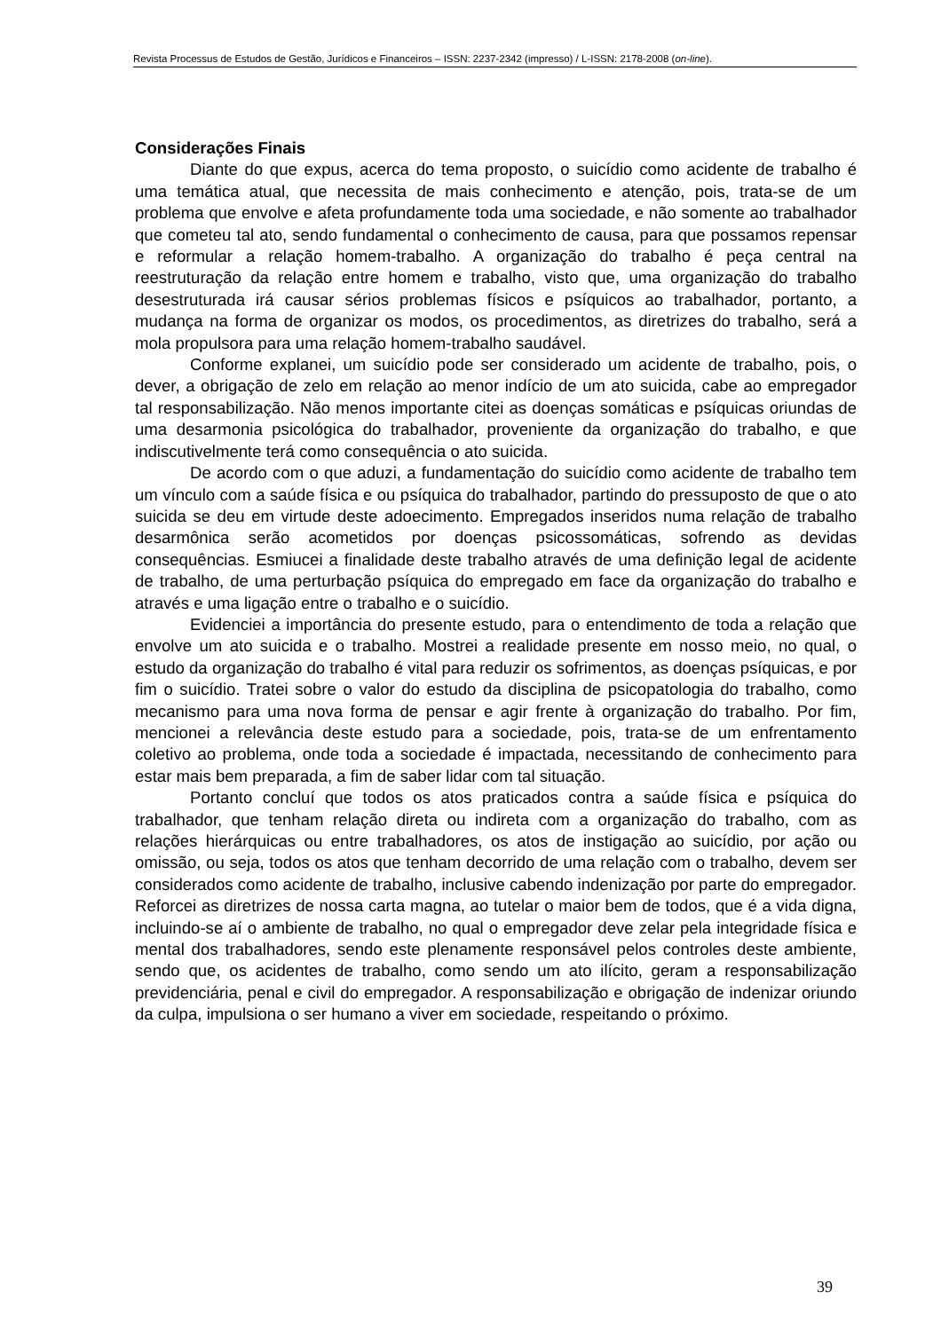Revista Processus de Estudos de Gestão, Jurídicos e Financeiros – ISSN: 2237-2342 (impresso) / L-ISSN: 2178-2008 (on-line).
Considerações Finais
Diante do que expus, acerca do tema proposto, o suicídio como acidente de trabalho é uma temática atual, que necessita de mais conhecimento e atenção, pois, trata-se de um problema que envolve e afeta profundamente toda uma sociedade, e não somente ao trabalhador que cometeu tal ato, sendo fundamental o conhecimento de causa, para que possamos repensar e reformular a relação homem-trabalho. A organização do trabalho é peça central na reestruturação da relação entre homem e trabalho, visto que, uma organização do trabalho desestruturada irá causar sérios problemas físicos e psíquicos ao trabalhador, portanto, a mudança na forma de organizar os modos, os procedimentos, as diretrizes do trabalho, será a mola propulsora para uma relação homem-trabalho saudável.
Conforme explanei, um suicídio pode ser considerado um acidente de trabalho, pois, o dever, a obrigação de zelo em relação ao menor indício de um ato suicida, cabe ao empregador tal responsabilização. Não menos importante citei as doenças somáticas e psíquicas oriundas de uma desarmonia psicológica do trabalhador, proveniente da organização do trabalho, e que indiscutivelmente terá como consequência o ato suicida.
De acordo com o que aduzi, a fundamentação do suicídio como acidente de trabalho tem um vínculo com a saúde física e ou psíquica do trabalhador, partindo do pressuposto de que o ato suicida se deu em virtude deste adoecimento. Empregados inseridos numa relação de trabalho desarmônica serão acometidos por doenças psicossomáticas, sofrendo as devidas consequências. Esmiucei a finalidade deste trabalho através de uma definição legal de acidente de trabalho, de uma perturbação psíquica do empregado em face da organização do trabalho e através e uma ligação entre o trabalho e o suicídio.
Evidenciei a importância do presente estudo, para o entendimento de toda a relação que envolve um ato suicida e o trabalho. Mostrei a realidade presente em nosso meio, no qual, o estudo da organização do trabalho é vital para reduzir os sofrimentos, as doenças psíquicas, e por fim o suicídio. Tratei sobre o valor do estudo da disciplina de psicopatologia do trabalho, como mecanismo para uma nova forma de pensar e agir frente à organização do trabalho. Por fim, mencionei a relevância deste estudo para a sociedade, pois, trata-se de um enfrentamento coletivo ao problema, onde toda a sociedade é impactada, necessitando de conhecimento para estar mais bem preparada, a fim de saber lidar com tal situação.
Portanto concluí que todos os atos praticados contra a saúde física e psíquica do trabalhador, que tenham relação direta ou indireta com a organização do trabalho, com as relações hierárquicas ou entre trabalhadores, os atos de instigação ao suicídio, por ação ou omissão, ou seja, todos os atos que tenham decorrido de uma relação com o trabalho, devem ser considerados como acidente de trabalho, inclusive cabendo indenização por parte do empregador. Reforcei as diretrizes de nossa carta magna, ao tutelar o maior bem de todos, que é a vida digna, incluindo-se aí o ambiente de trabalho, no qual o empregador deve zelar pela integridade física e mental dos trabalhadores, sendo este plenamente responsável pelos controles deste ambiente, sendo que, os acidentes de trabalho, como sendo um ato ilícito, geram a responsabilização previdenciária, penal e civil do empregador. A responsabilização e obrigação de indenizar oriundo da culpa, impulsiona o ser humano a viver em sociedade, respeitando o próximo.
39